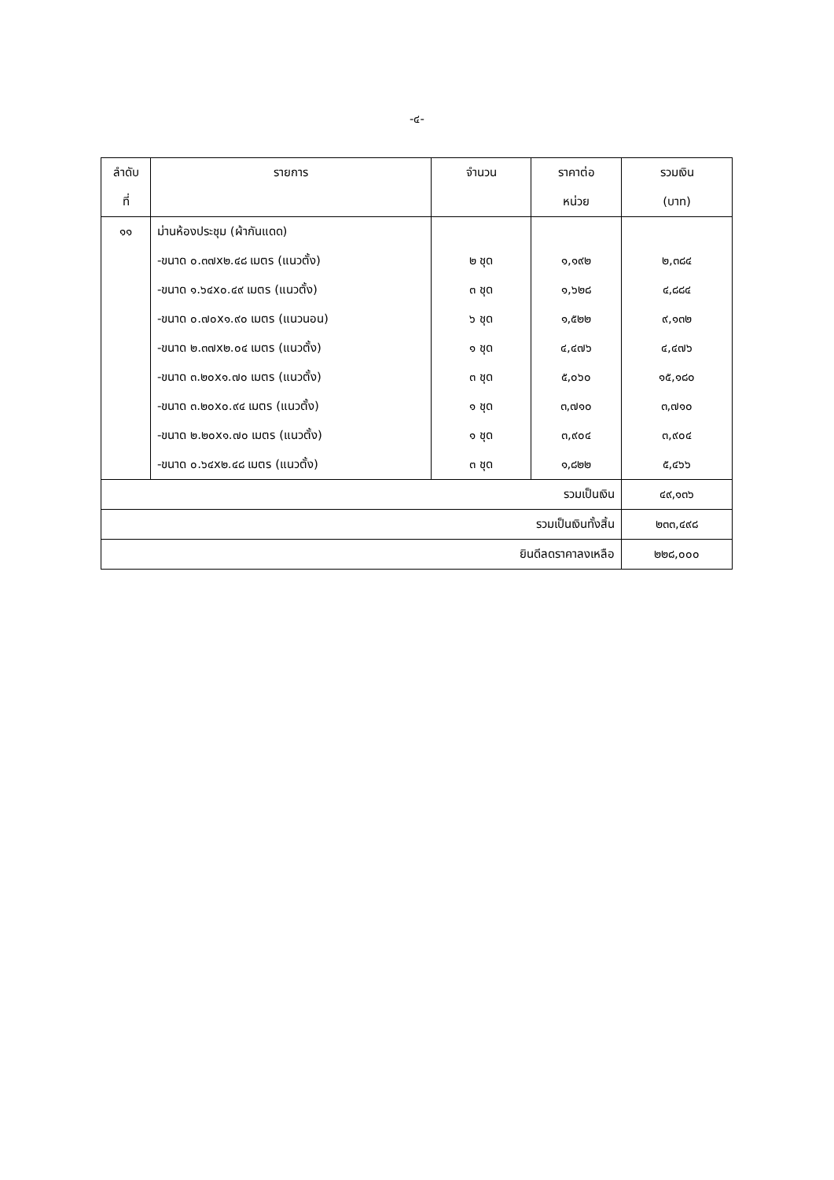-๔-
| ลำดับ ที่ | รายการ | จำนวน | ราคาต่อ หน่วย | รวมเงิน (บาท) |
| --- | --- | --- | --- | --- |
| ๑๑ | ม่านห้องประชุม (ผ้ากันแดด) | | | |
| | -ขนาด ๐.๓๗x๒.๔๘ เมตร (แนวตั้ง) | ๒ ชุด | ๑,๑๙๒ | ๒,๓๘๔ |
| | -ขนาด ๑.๖๔x๐.๔๙ เมตร (แนวตั้ง) | ๓ ชุด | ๑,๖๒๘ | ๔,๘๘๔ |
| | -ขนาด ๐.๗๐x๑.๙๐ เมตร (แนวนอน) | ๖ ชุด | ๑,๕๒๒ | ๙,๑๓๒ |
| | -ขนาด ๒.๓๗x๒.๐๔ เมตร (แนวตั้ง) | ๑ ชุด | ๔,๔๗๖ | ๔,๔๗๖ |
| | -ขนาด ๓.๒๐x๑.๗๐ เมตร (แนวตั้ง) | ๓ ชุด | ๕,๐๖๐ | ๑๕,๑๘๐ |
| | -ขนาด ๓.๒๐x๐.๙๔ เมตร (แนวตั้ง) | ๑ ชุด | ๓,๗๑๐ | ๓,๗๑๐ |
| | -ขนาด ๒.๒๐x๑.๗๐ เมตร (แนวตั้ง) | ๑ ชุด | ๓,๙๐๔ | ๓,๙๐๔ |
| | -ขนาด ๐.๖๔x๒.๔๘ เมตร (แนวตั้ง) | ๓ ชุด | ๑,๘๒๒ | ๕,๔๖๖ |
| รวมเป็นเงิน | | | | ๔๙,๑๓๖ |
| รวมเป็นเงินทั้งสิ้น | | | | ๒๓๓,๔๙๘ |
| ยินดีลดราคาลงเหลือ | | | | ๒๒๘,๐๐๐ |